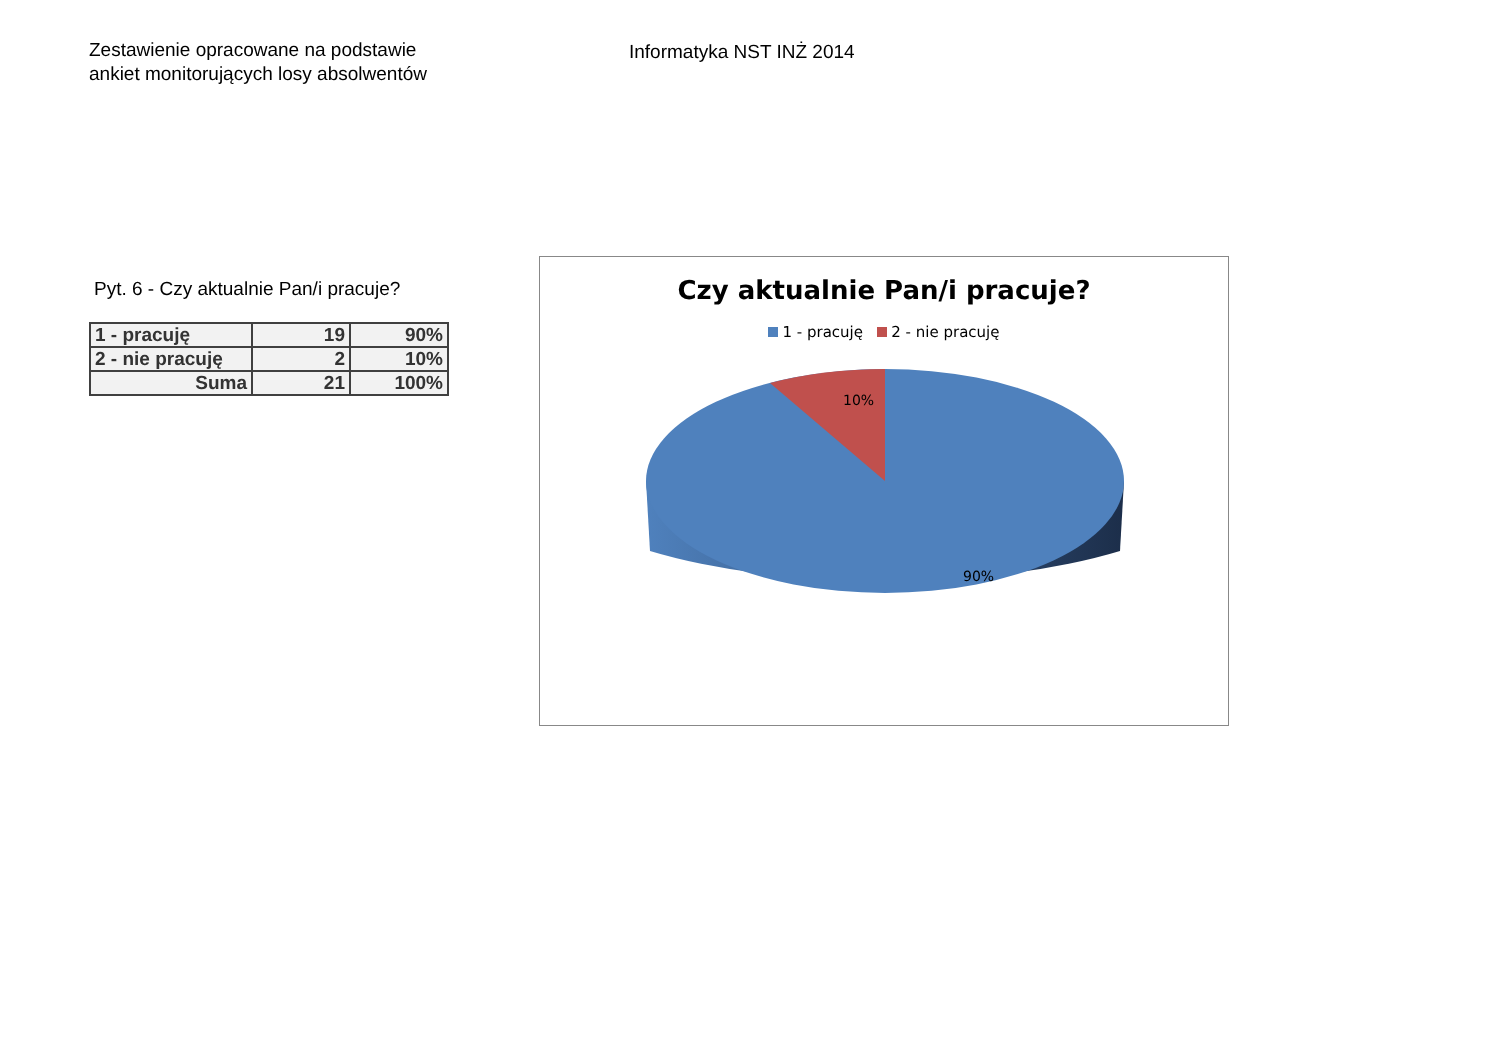Zestawienie opracowane na podstawie
ankiet monitorujących losy absolwentów
Informatyka NST INŻ 2014
Pyt. 6 - Czy aktualnie Pan/i pracuje?
| 1 - pracuję | 19 | 90% |
| 2 - nie pracuję | 2 | 10% |
| Suma | 21 | 100% |
Czy aktualnie Pan/i pracuje?
1 - pracuję 2 - nie pracuję
10%
90%